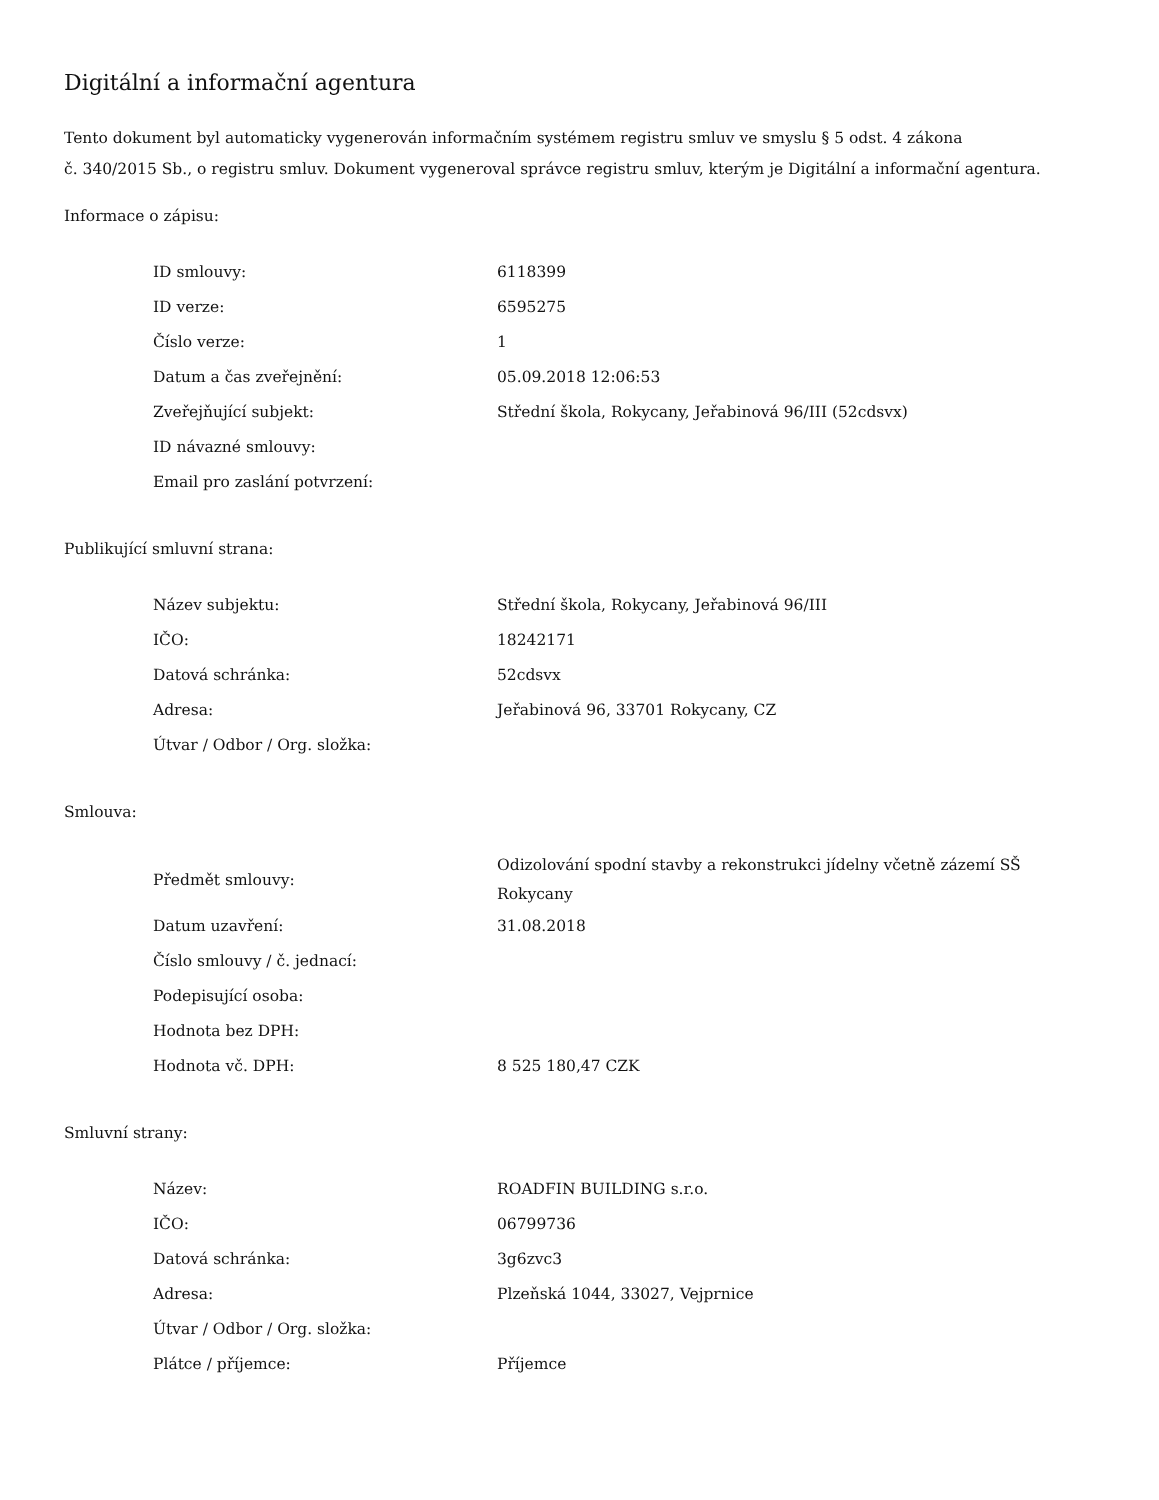Digitální a informační agentura
Tento dokument byl automaticky vygenerován informačním systémem registru smluv ve smyslu § 5 odst. 4 zákona
č. 340/2015 Sb., o registru smluv. Dokument vygeneroval správce registru smluv, kterým je Digitální a informační agentura.
Informace o zápisu:
| ID smlouvy: | 6118399 |
| ID verze: | 6595275 |
| Číslo verze: | 1 |
| Datum a čas zveřejnění: | 05.09.2018 12:06:53 |
| Zveřejňující subjekt: | Střední škola, Rokycany, Jeřabinová 96/III (52cdsvx) |
| ID návazné smlouvy: | |
| Email pro zaslání potvrzení: | |
Publikující smluvní strana:
| Název subjektu: | Střední škola, Rokycany, Jeřabinová 96/III |
| IČO: | 18242171 |
| Datová schránka: | 52cdsvx |
| Adresa: | Jeřabinová 96, 33701 Rokycany, CZ |
| Útvar / Odbor / Org. složka: | |
Smlouva:
| Předmět smlouvy: | Odizolování spodní stavby a rekonstrukci jídelny včetně zázemí SŠ Rokycany |
| Datum uzavření: | 31.08.2018 |
| Číslo smlouvy / č. jednací: | |
| Podepisující osoba: | |
| Hodnota bez DPH: | |
| Hodnota vč. DPH: | 8 525 180,47 CZK |
Smluvní strany:
| Název: | ROADFIN BUILDING s.r.o. |
| IČO: | 06799736 |
| Datová schránka: | 3g6zvc3 |
| Adresa: | Plzeňská 1044, 33027, Vejprnice |
| Útvar / Odbor / Org. složka: | |
| Plátce / příjemce: | Příjemce |